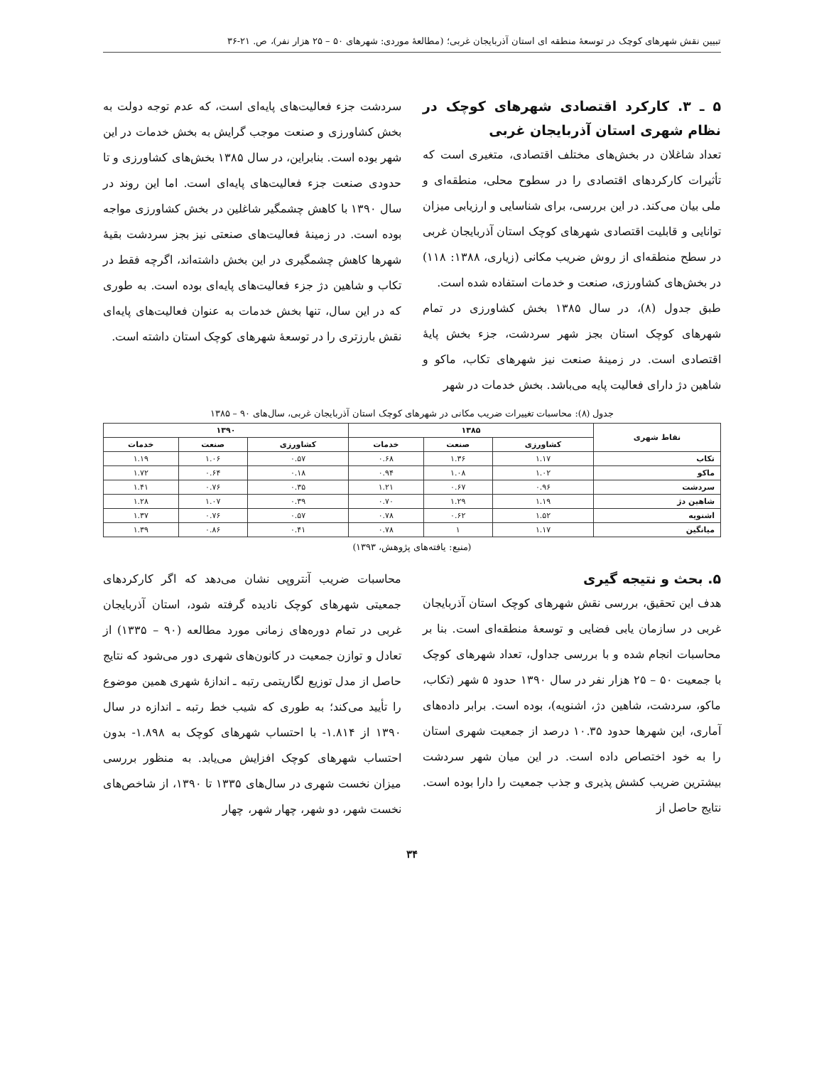تبیین نقش شهرهای کوچک در توسعهٔ منطقه ای استان آذربایجان غربی؛ (مطالعهٔ موردی: شهرهای ۵۰ – ۲۵ هزار نفر)، ص. ۲۱-۳۶
۵ ـ ۳. کارکرد اقتصادی شهرهای کوچک در نظام شهری استان آذربایجان غربی
تعداد شاغلان در بخش‌های مختلف اقتصادی، متغیری است که تأثیرات کارکردهای اقتصادی را در سطوح محلی، منطقه‌ای و ملی بیان می‌کند. در این بررسی، برای شناسایی و ارزیابی میزان توانایی و قابلیت اقتصادی شهرهای کوچک استان آذربایجان غربی در سطح منطقه‌ای از روش ضریب مکانی (زیاری، ۱۳۸۸: ۱۱۸) در بخش‌های کشاورزی، صنعت و خدمات استفاده شده است.
طبق جدول (۸)، در سال ۱۳۸۵ بخش کشاورزی در تمام شهرهای کوچک استان بجز شهر سردشت، جزء بخش پایهٔ اقتصادی است. در زمینهٔ صنعت نیز شهرهای تکاب، ماکو و شاهین دژ دارای فعالیت پایه می‌باشد. بخش خدمات در شهر
سردشت جزء فعالیت‌های پایه‌ای است، که عدم توجه دولت به بخش کشاورزی و صنعت موجب گرایش به بخش خدمات در این شهر بوده است. بنابراین، در سال ۱۳۸۵ بخش‌های کشاورزی و تا حدودی صنعت جزء فعالیت‌های پایه‌ای است. اما این روند در سال ۱۳۹۰ با کاهش چشمگیر شاغلین در بخش کشاورزی مواجه بوده است. در زمینهٔ فعالیت‌های صنعتی نیز بجز سردشت بقیهٔ شهرها کاهش چشمگیری در این بخش داشته‌اند، اگرچه فقط در تکاب و شاهین دژ جزء فعالیت‌های پایه‌ای بوده است. به طوری که در این سال، تنها بخش خدمات به عنوان فعالیت‌های پایه‌ای نقش بارزتری را در توسعهٔ شهرهای کوچک استان داشته است.
جدول (۸): محاسبات تغییرات ضریب مکانی در شهرهای کوچک استان آذربایجان غربی، سال‌های ۹۰ – ۱۳۸۵
| نقاط شهری | ۱۳۸۵ | | | ۱۳۹۰ | | |
| --- | --- | --- | --- | --- | --- | --- |
| | کشاورزی | صنعت | خدمات | کشاورزی | صنعت | خدمات |
| تکاب | ۱.۱۷ | ۱.۳۶ | ۰.۶۸ | ۰.۵۷ | ۱.۰۶ | ۱.۱۹ |
| ماکو | ۱.۰۲ | ۱.۰۸ | ۰.۹۴ | ۰.۱۸ | ۰.۶۴ | ۱.۷۲ |
| سردشت | ۰.۹۶ | ۰.۶۷ | ۱.۲۱ | ۰.۳۵ | ۰.۷۶ | ۱.۴۱ |
| شاهین دژ | ۱.۱۹ | ۱.۲۹ | ۰.۷۰ | ۰.۳۹ | ۱.۰۷ | ۱.۲۸ |
| اشنویه | ۱.۵۲ | ۰.۶۲ | ۰.۷۸ | ۰.۵۷ | ۰.۷۶ | ۱.۳۷ |
| میانگین | ۱.۱۷ | ۱ | ۰.۷۸ | ۰.۴۱ | ۰.۸۶ | ۱.۳۹ |
(منبع: یافته‌های پژوهش، ۱۳۹۳)
۵. بحث و نتیجه گیری
هدف این تحقیق، بررسی نقش شهرهای کوچک استان آذربایجان غربی در سازمان یابی فضایی و توسعهٔ منطقه‌ای است. بنا بر محاسبات انجام شده و با بررسی جداول، تعداد شهرهای کوچک با جمعیت ۵۰ – ۲۵ هزار نفر در سال ۱۳۹۰ حدود ۵ شهر (تکاب، ماکو، سردشت، شاهین دژ، اشنویه)، بوده است. برابر داده‌های آماری، این شهرها حدود ۱۰.۳۵ درصد از جمعیت شهری استان را به خود اختصاص داده است. در این میان شهر سردشت بیشترین ضریب کشش پذیری و جذب جمعیت را دارا بوده است. نتایج حاصل از
محاسبات ضریب آنتروپی نشان می‌دهد که اگر کارکردهای جمعیتی شهرهای کوچک نادیده گرفته شود، استان آذربایجان غربی در تمام دوره‌های زمانی مورد مطالعه (۹۰ – ۱۳۳۵) از تعادل و توازن جمعیت در کانون‌های شهری دور می‌شود که نتایج حاصل از مدل توزیع لگاریتمی رتبه ـ اندازهٔ شهری همین موضوع را تأیید می‌کند؛ به طوری که شیب خط رتبه ـ اندازه در سال ۱۳۹۰ از ۱.۸۱۴- با احتساب شهرهای کوچک به ۱.۸۹۸- بدون احتساب شهرهای کوچک افزایش می‌یابد. به منظور بررسی میزان نخست شهری در سال‌های ۱۳۳۵ تا ۱۳۹۰، از شاخص‌های نخست شهر، دو شهر، چهار شهر، چهار
۳۴